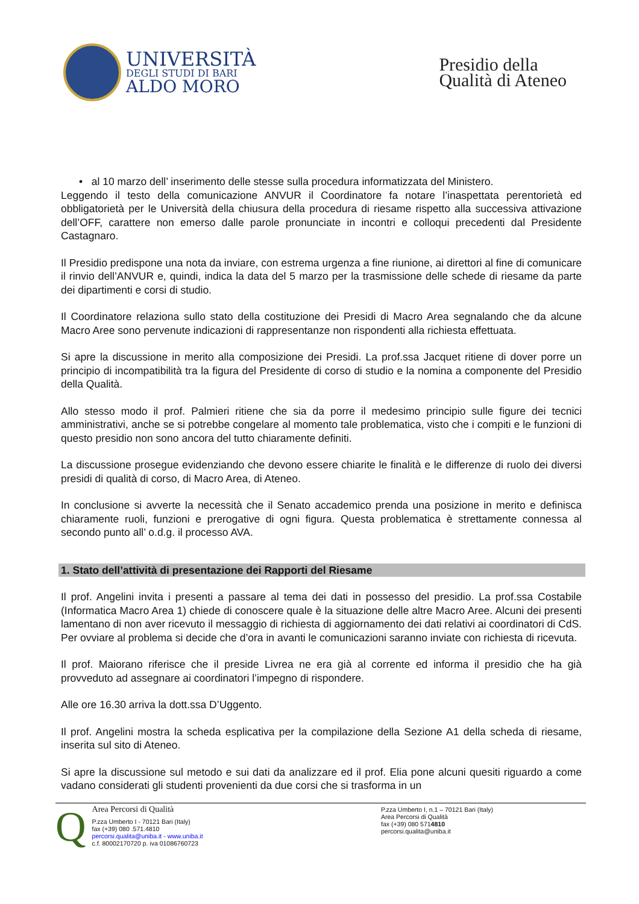UNIVERSITÀ
DEGLI STUDI DI BARI
ALDO MORO
Presidio della
Qualità di Ateneo
• al 10 marzo dell’ inserimento delle stesse sulla procedura informatizzata del Ministero.
Leggendo il testo della comunicazione ANVUR il Coordinatore fa notare l’inaspettata perentorietà ed obbligatorietà per le Università della chiusura della procedura di riesame rispetto alla successiva attivazione dell’OFF, carattere non emerso dalle parole pronunciate in incontri e colloqui precedenti dal Presidente Castagnaro.
Il Presidio predispone una nota da inviare, con estrema urgenza a fine riunione, ai direttori al fine di comunicare il rinvio dell’ANVUR e, quindi, indica la data del 5 marzo per la trasmissione delle schede di riesame da parte dei dipartimenti e corsi di studio.
Il Coordinatore relaziona sullo stato della costituzione dei Presidi di Macro Area segnalando che da alcune Macro Aree sono pervenute indicazioni di rappresentanze non rispondenti alla richiesta effettuata.
Si apre la discussione in merito alla composizione dei Presidi. La prof.ssa Jacquet ritiene di dover porre un principio di incompatibilità tra la figura del Presidente di corso di studio e la nomina a componente del Presidio della Qualità.
Allo stesso modo il prof. Palmieri ritiene che sia da porre il medesimo principio sulle figure dei tecnici amministrativi, anche se si potrebbe congelare al momento tale problematica, visto che i compiti e le funzioni di questo presidio non sono ancora del tutto chiaramente definiti.
La discussione prosegue evidenziando che devono essere chiarite le finalità e le differenze di ruolo dei diversi presidi di qualità di corso, di Macro Area, di Ateneo.
In conclusione si avverte la necessità che il Senato accademico prenda una posizione in merito e definisca chiaramente ruoli, funzioni e prerogative di ogni figura. Questa problematica è strettamente connessa al secondo punto all’ o.d.g. il processo AVA.
1. Stato dell’attività di presentazione dei Rapporti del Riesame
Il prof. Angelini invita i presenti a passare al tema dei dati in possesso del presidio. La prof.ssa Costabile (Informatica Macro Area 1) chiede di conoscere quale è la situazione delle altre Macro Aree. Alcuni dei presenti lamentano di non aver ricevuto il messaggio di richiesta di aggiornamento dei dati relativi ai coordinatori di CdS. Per ovviare al problema si decide che d’ora in avanti le comunicazioni saranno inviate con richiesta di ricevuta.
Il prof. Maiorano riferisce che il preside Livrea ne era già al corrente ed informa il presidio che ha già provveduto ad assegnare ai coordinatori l’impegno di rispondere.
Alle ore 16.30 arriva la dott.ssa D’Uggento.
Il prof. Angelini mostra la scheda esplicativa per la compilazione della Sezione A1 della scheda di riesame, inserita sul sito di Ateneo.
Si apre la discussione sul metodo e sui dati da analizzare ed il prof. Elia pone alcuni quesiti riguardo a come vadano considerati gli studenti provenienti da due corsi che si trasforma in un
Q
Area Percorsi di Qualità
P.zza Umberto I - 70121 Bari (Italy)
fax (+39) 080 .571.4810
percorsi.qualita@uniba.it - www.uniba.it
c.f. 80002170720 p. iva 01086760723
P.zza Umberto I, n.1 – 70121 Bari (Italy)
Area Percorsi di Qualità
fax (+39) 080 5714810
percorsi.qualita@uniba.it